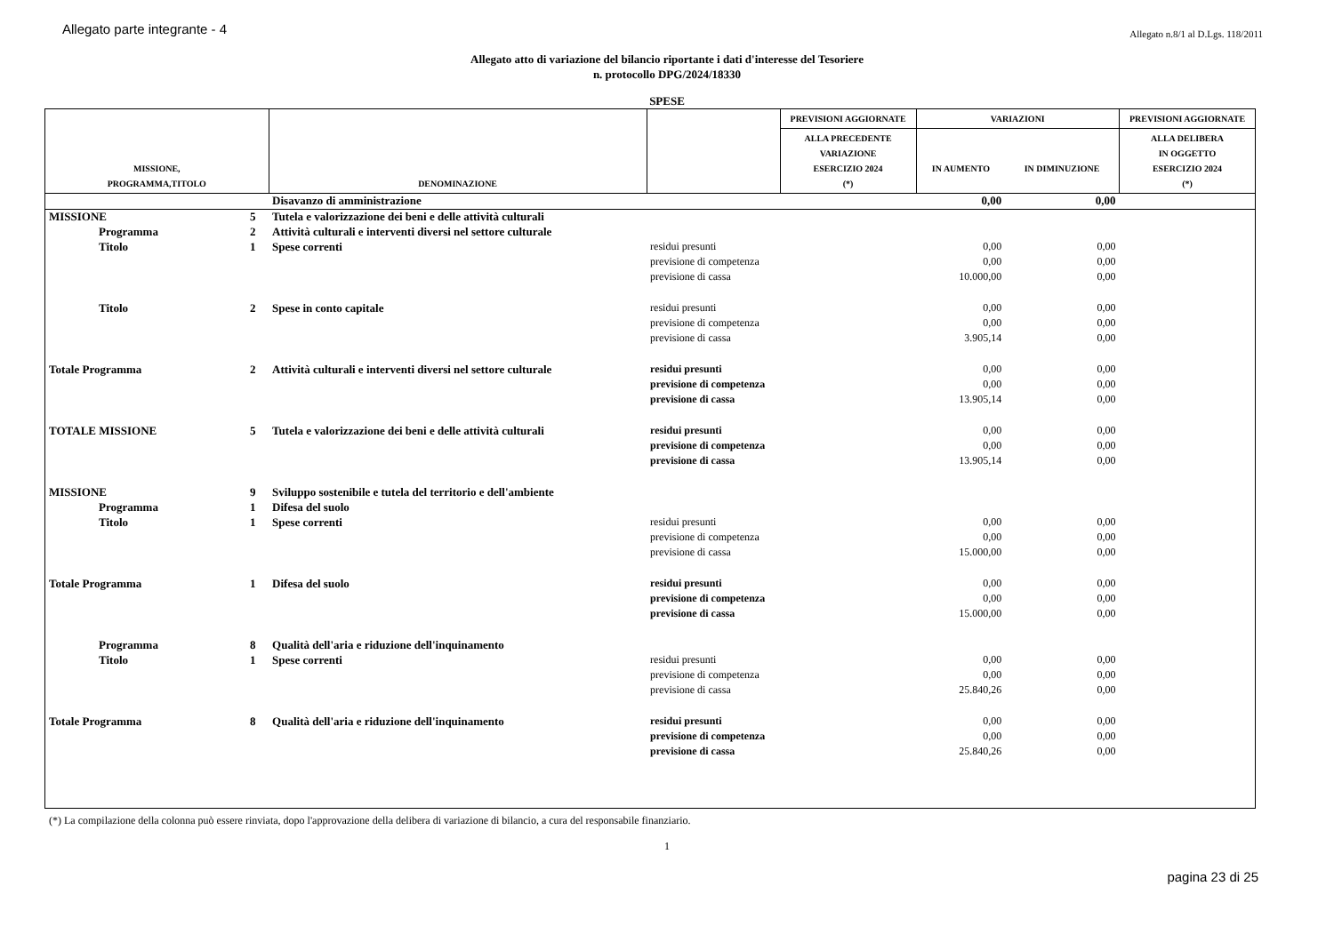Allegato parte integrante - 4 Allegato n.8/1 al D.Lgs. 118/2011
Allegato atto di variazione del bilancio riportante i dati d'interesse del Tesoriere
n. protocollo DPG/2024/18330
SPESE
| MISSIONE, PROGRAMMA,TITOLO | | DENOMINAZIONE | | PREVISIONI AGGIORNATE | VARIAZIONI | | PREVISIONI AGGIORNATE |
| --- | --- | --- | --- | --- | --- | --- | --- |
| | | | | ALLA PRECEDENTE VARIAZIONE ESERCIZIO 2024 (*) | IN AUMENTO | IN DIMINUZIONE | ALLA DELIBERA IN OGGETTO ESERCIZIO 2024 (*) |
| | | Disavanzo di amministrazione | | | 0,00 | 0,00 | |
| MISSIONE | 5 | Tutela e valorizzazione dei beni e delle attività culturali | | | | | |
| Programma | 2 | Attività culturali e interventi diversi nel settore culturale | | | | | |
| Titolo | 1 | Spese correnti | residui presunti | | 0,00 | 0,00 | |
| | | | previsione di competenza | | 0,00 | 0,00 | |
| | | | previsione di cassa | | 10.000,00 | 0,00 | |
| Titolo | 2 | Spese in conto capitale | residui presunti | | 0,00 | 0,00 | |
| | | | previsione di competenza | | 0,00 | 0,00 | |
| | | | previsione di cassa | | 3.905,14 | 0,00 | |
| Totale Programma | 2 | Attività culturali e interventi diversi nel settore culturale | residui presunti | | 0,00 | 0,00 | |
| | | | previsione di competenza | | 0,00 | 0,00 | |
| | | | previsione di cassa | | 13.905,14 | 0,00 | |
| TOTALE MISSIONE | 5 | Tutela e valorizzazione dei beni e delle attività culturali | residui presunti | | 0,00 | 0,00 | |
| | | | previsione di competenza | | 0,00 | 0,00 | |
| | | | previsione di cassa | | 13.905,14 | 0,00 | |
| MISSIONE | 9 | Sviluppo sostenibile e tutela del territorio e dell'ambiente | | | | | |
| Programma | 1 | Difesa del suolo | | | | | |
| Titolo | 1 | Spese correnti | residui presunti | | 0,00 | 0,00 | |
| | | | previsione di competenza | | 0,00 | 0,00 | |
| | | | previsione di cassa | | 15.000,00 | 0,00 | |
| Totale Programma | 1 | Difesa del suolo | residui presunti | | 0,00 | 0,00 | |
| | | | previsione di competenza | | 0,00 | 0,00 | |
| | | | previsione di cassa | | 15.000,00 | 0,00 | |
| Programma | 8 | Qualità dell'aria e riduzione dell'inquinamento | | | | | |
| Titolo | 1 | Spese correnti | residui presunti | | 0,00 | 0,00 | |
| | | | previsione di competenza | | 0,00 | 0,00 | |
| | | | previsione di cassa | | 25.840,26 | 0,00 | |
| Totale Programma | 8 | Qualità dell'aria e riduzione dell'inquinamento | residui presunti | | 0,00 | 0,00 | |
| | | | previsione di competenza | | 0,00 | 0,00 | |
| | | | previsione di cassa | | 25.840,26 | 0,00 | |
(*) La compilazione della colonna può essere rinviata, dopo l'approvazione della delibera di variazione di bilancio, a cura del responsabile finanziario.
1
pagina 23 di 25